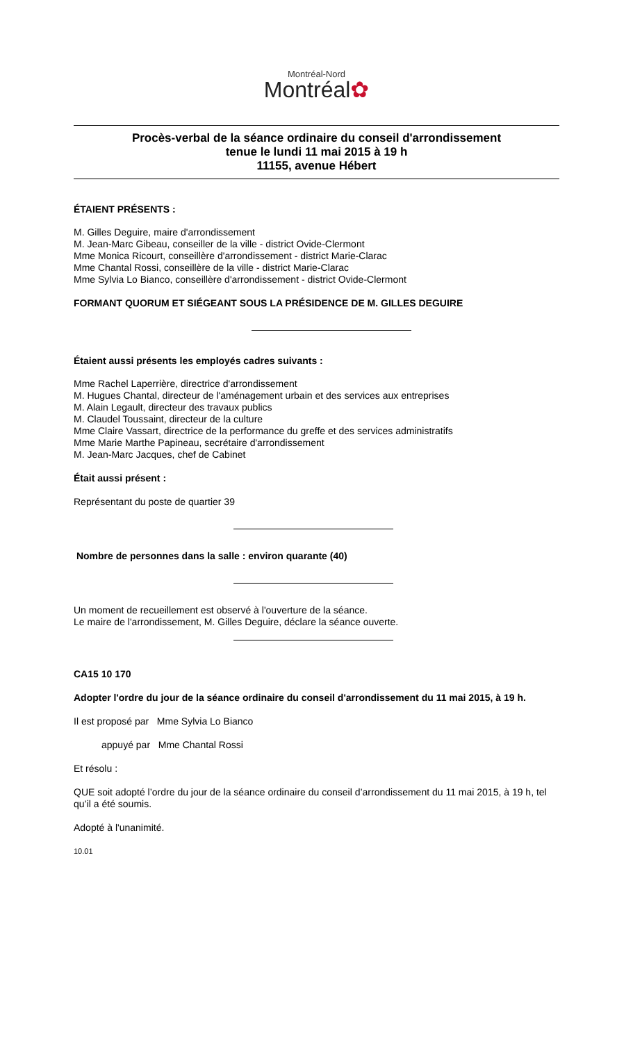Montréal-Nord
Montréal✿
Procès-verbal de la séance ordinaire du conseil d'arrondissement
tenue le lundi 11 mai 2015 à 19 h
11155, avenue Hébert
ÉTAIENT PRÉSENTS :
M. Gilles Deguire, maire d'arrondissement
M. Jean-Marc Gibeau, conseiller de la ville - district Ovide-Clermont
Mme Monica Ricourt, conseillère d'arrondissement - district Marie-Clarac
Mme Chantal Rossi, conseillère de la ville - district Marie-Clarac
Mme Sylvia Lo Bianco, conseillère d'arrondissement - district Ovide-Clermont
FORMANT QUORUM ET SIÉGEANT SOUS LA PRÉSIDENCE DE M. GILLES DEGUIRE
Étaient aussi présents les employés cadres suivants :
Mme Rachel Laperrière, directrice d'arrondissement
M. Hugues Chantal, directeur de l'aménagement urbain et des services aux entreprises
M. Alain Legault, directeur des travaux publics
M. Claudel Toussaint, directeur de la culture
Mme Claire Vassart, directrice de la performance du greffe et des services administratifs
Mme Marie Marthe Papineau, secrétaire d'arrondissement
M. Jean-Marc Jacques, chef de Cabinet
Était aussi présent :
Représentant du poste de quartier 39
Nombre de personnes dans la salle : environ quarante (40)
Un moment de recueillement est observé à l'ouverture de la séance.
Le maire de l'arrondissement, M. Gilles Deguire, déclare la séance ouverte.
CA15 10 170
Adopter l'ordre du jour de la séance ordinaire du conseil d'arrondissement du 11 mai 2015, à 19 h.
Il est proposé par Mme Sylvia Lo Bianco
appuyé par Mme Chantal Rossi
Et résolu :
QUE soit adopté l’ordre du jour de la séance ordinaire du conseil d’arrondissement du 11 mai 2015, à 19 h, tel qu’il a été soumis.
Adopté à l'unanimité.
10.01